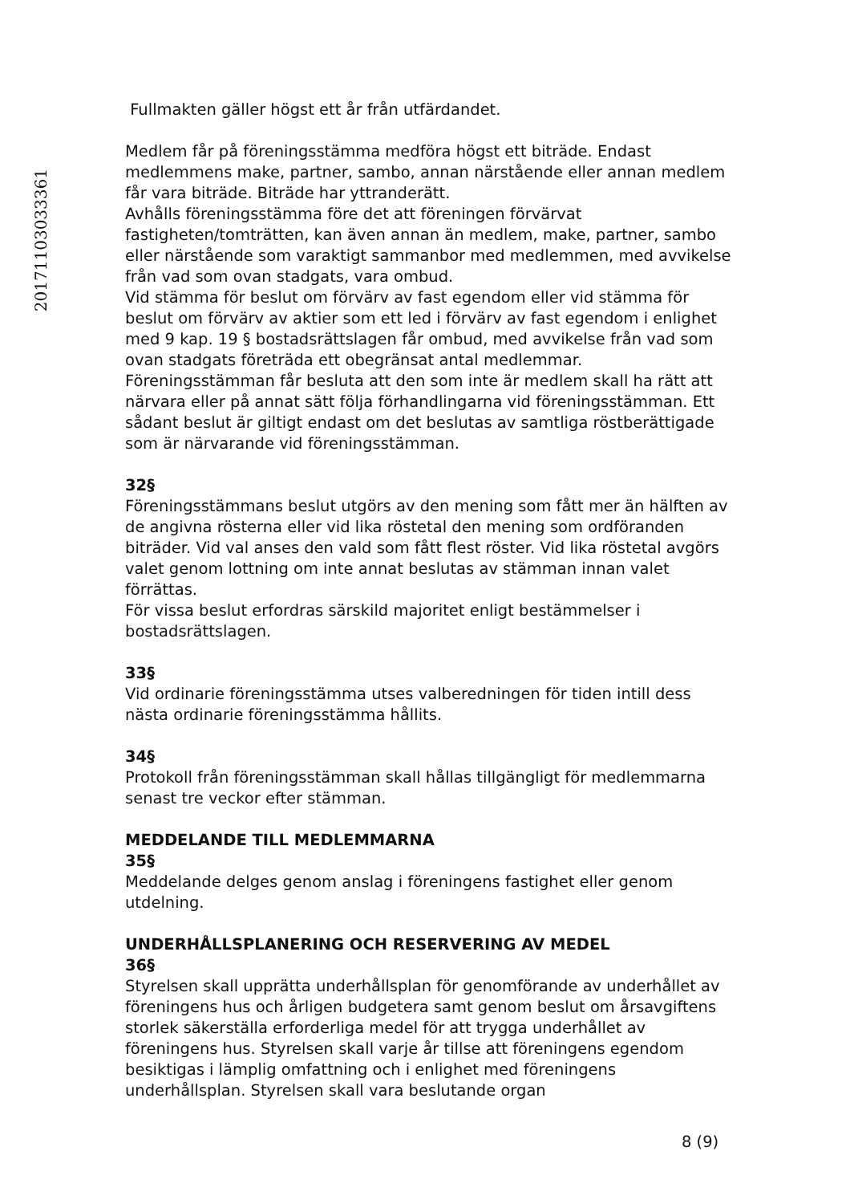20171103033361
Fullmakten gäller högst ett år från utfärdandet.
Medlem får på föreningsstämma medföra högst ett biträde. Endast medlemmens make, partner, sambo, annan närstående eller annan medlem får vara biträde. Biträde har yttranderätt.
Avhålls föreningsstämma före det att föreningen förvärvat fastigheten/tomträtten, kan även annan än medlem, make, partner, sambo eller närstående som varaktigt sammanbor med medlemmen, med avvikelse från vad som ovan stadgats, vara ombud.
Vid stämma för beslut om förvärv av fast egendom eller vid stämma för beslut om förvärv av aktier som ett led i förvärv av fast egendom i enlighet med 9 kap. 19 § bostadsrättslagen får ombud, med avvikelse från vad som ovan stadgats företräda ett obegränsat antal medlemmar.
Föreningsstämman får besluta att den som inte är medlem skall ha rätt att närvara eller på annat sätt följa förhandlingarna vid föreningsstämman. Ett sådant beslut är giltigt endast om det beslutas av samtliga röstberättigade som är närvarande vid föreningsstämman.
32§
Föreningsstämmans beslut utgörs av den mening som fått mer än hälften av de angivna rösterna eller vid lika röstetal den mening som ordföranden biträder. Vid val anses den vald som fått flest röster. Vid lika röstetal avgörs valet genom lottning om inte annat beslutas av stämman innan valet förrättas.
För vissa beslut erfordras särskild majoritet enligt bestämmelser i bostadsrättslagen.
33§
Vid ordinarie föreningsstämma utses valberedningen för tiden intill dess nästa ordinarie föreningsstämma hållits.
34§
Protokoll från föreningsstämman skall hållas tillgängligt för medlemmarna senast tre veckor efter stämman.
MEDDELANDE TILL MEDLEMMARNA
35§
Meddelande delges genom anslag i föreningens fastighet eller genom utdelning.
UNDERHÅLLSPLANERING OCH RESERVERING AV MEDEL
36§
Styrelsen skall upprätta underhållsplan för genomförande av underhållet av föreningens hus och årligen budgetera samt genom beslut om årsavgiftens storlek säkerställa erforderliga medel för att trygga underhållet av föreningens hus. Styrelsen skall varje år tillse att föreningens egendom besiktigas i lämplig omfattning och i enlighet med föreningens underhållsplan. Styrelsen skall vara beslutande organ
8 (9)